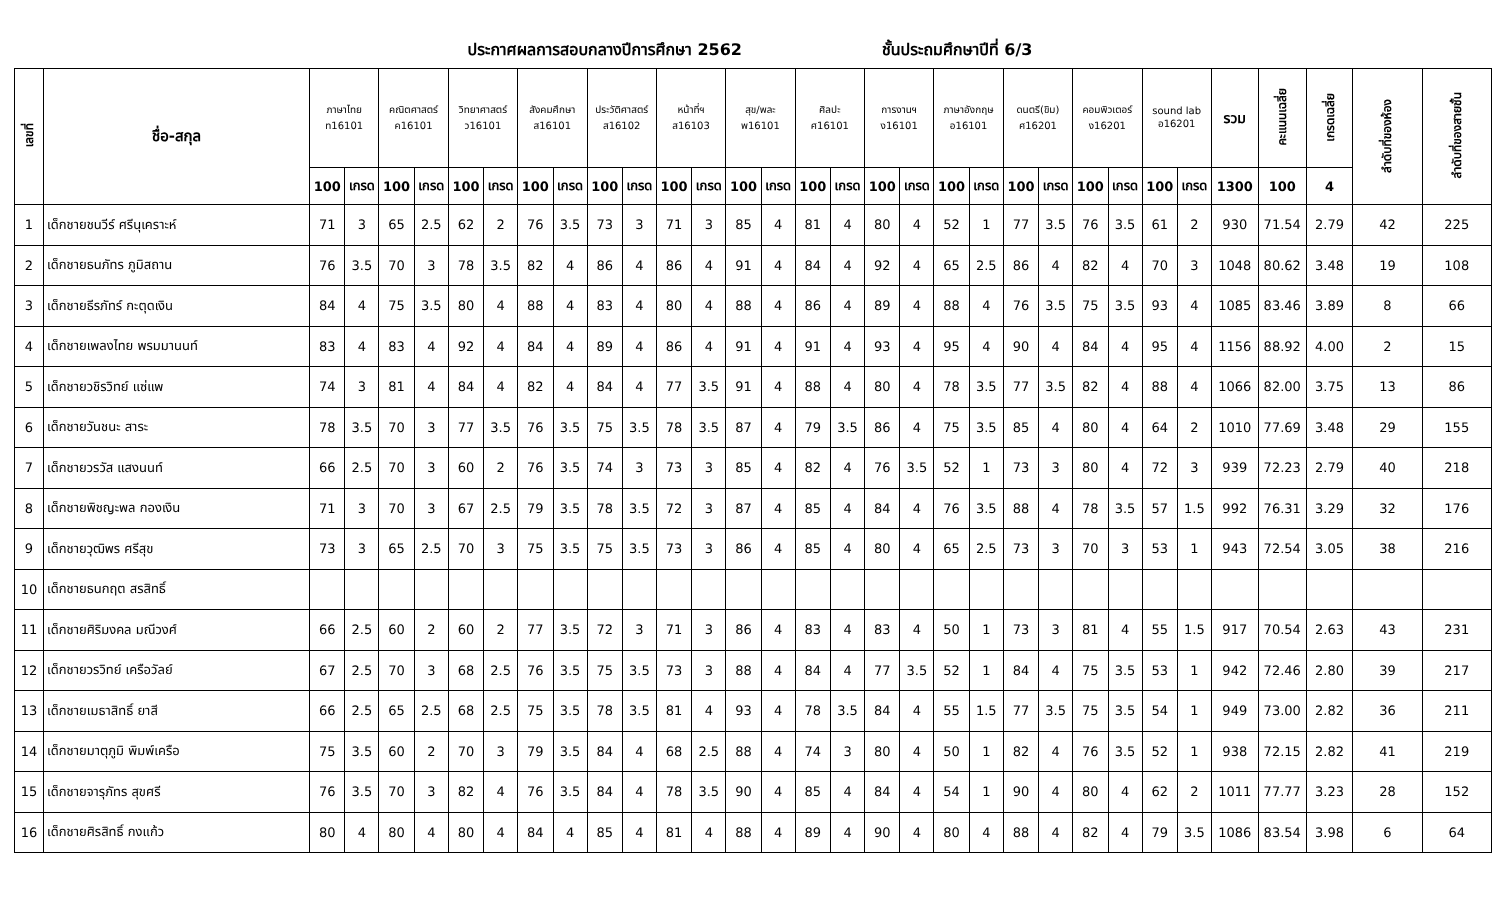ประกาศผลการสอบกลางปีการศึกษา 2562 ชั้นประถมศึกษาปีที่ 6/3
| เลขที่ | ชื่อ-สกุล | ภาษาไทย ท16101 | | คณิตศาสตร์ ค16101 | | วิทยาศาสตร์ ว16101 | | สังคมศึกษา ส16101 | | ประวัติศาสตร์ ส16102 | | หน้าที่ฯ ส16103 | | สุข/พละ พ16101 | | ศิลปะ ศ16101 | | การงานฯ ง16101 | | ภาษาอังกฤษ อ16101 | | ดนตรี(ขิม) ศ16201 | | คอมพิวเตอร์ ง16201 | | sound lab อ16201 | | รวม | คะแนนเฉลี่ย | เกรดเฉลี่ย | ลำดับที่ของห้อง | ลำดับที่ของสายชั้น |
| --- | --- | --- | --- | --- | --- | --- | --- | --- | --- | --- | --- | --- | --- | --- | --- | --- | --- | --- | --- | --- | --- | --- | --- | --- | --- | --- | --- | --- | --- | --- | --- | --- |
| | | 100 | เกรด | 100 | เกรด | 100 | เกรด | 100 | เกรด | 100 | เกรด | 100 | เกรด | 100 | เกรด | 100 | เกรด | 100 | เกรด | 100 | เกรด | 100 | เกรด | 100 | เกรด | 100 | เกรด | 1300 | 100 | 4 | | |
| 1 | เด็กชายชนวีร์ ศรีนุเคราะห์ | 71 | 3 | 65 | 2.5 | 62 | 2 | 76 | 3.5 | 73 | 3 | 71 | 3 | 85 | 4 | 81 | 4 | 80 | 4 | 52 | 1 | 77 | 3.5 | 76 | 3.5 | 61 | 2 | 930 | 71.54 | 2.79 | 42 | 225 |
| 2 | เด็กชายธนภัทร ภูมิสถาน | 76 | 3.5 | 70 | 3 | 78 | 3.5 | 82 | 4 | 86 | 4 | 86 | 4 | 91 | 4 | 84 | 4 | 92 | 4 | 65 | 2.5 | 86 | 4 | 82 | 4 | 70 | 3 | 1048 | 80.62 | 3.48 | 19 | 108 |
| 3 | เด็กชายธีรภัทร์ กะตุดเงิน | 84 | 4 | 75 | 3.5 | 80 | 4 | 88 | 4 | 83 | 4 | 80 | 4 | 88 | 4 | 86 | 4 | 89 | 4 | 88 | 4 | 76 | 3.5 | 75 | 3.5 | 93 | 4 | 1085 | 83.46 | 3.89 | 8 | 66 |
| 4 | เด็กชายเพลงไทย พรมมานนท์ | 83 | 4 | 83 | 4 | 92 | 4 | 84 | 4 | 89 | 4 | 86 | 4 | 91 | 4 | 91 | 4 | 93 | 4 | 95 | 4 | 90 | 4 | 84 | 4 | 95 | 4 | 1156 | 88.92 | 4.00 | 2 | 15 |
| 5 | เด็กชายวชิรวิทย์ แซ่แพ | 74 | 3 | 81 | 4 | 84 | 4 | 82 | 4 | 84 | 4 | 77 | 3.5 | 91 | 4 | 88 | 4 | 80 | 4 | 78 | 3.5 | 77 | 3.5 | 82 | 4 | 88 | 4 | 1066 | 82.00 | 3.75 | 13 | 86 |
| 6 | เด็กชายวันชนะ สาระ | 78 | 3.5 | 70 | 3 | 77 | 3.5 | 76 | 3.5 | 75 | 3.5 | 78 | 3.5 | 87 | 4 | 79 | 3.5 | 86 | 4 | 75 | 3.5 | 85 | 4 | 80 | 4 | 64 | 2 | 1010 | 77.69 | 3.48 | 29 | 155 |
| 7 | เด็กชายวรวัส แสงนนท์ | 66 | 2.5 | 70 | 3 | 60 | 2 | 76 | 3.5 | 74 | 3 | 73 | 3 | 85 | 4 | 82 | 4 | 76 | 3.5 | 52 | 1 | 73 | 3 | 80 | 4 | 72 | 3 | 939 | 72.23 | 2.79 | 40 | 218 |
| 8 | เด็กชายพิชญะพล กองเงิน | 71 | 3 | 70 | 3 | 67 | 2.5 | 79 | 3.5 | 78 | 3.5 | 72 | 3 | 87 | 4 | 85 | 4 | 84 | 4 | 76 | 3.5 | 88 | 4 | 78 | 3.5 | 57 | 1.5 | 992 | 76.31 | 3.29 | 32 | 176 |
| 9 | เด็กชายวุฒิพร ศรีสุข | 73 | 3 | 65 | 2.5 | 70 | 3 | 75 | 3.5 | 75 | 3.5 | 73 | 3 | 86 | 4 | 85 | 4 | 80 | 4 | 65 | 2.5 | 73 | 3 | 70 | 3 | 53 | 1 | 943 | 72.54 | 3.05 | 38 | 216 |
| 10 | เด็กชายธนกฤต สรสิทธิ์ | | | | | | | | | | | | | | | | | | | | | | | | | | | | | | | |
| 11 | เด็กชายศิริมงคล มณีวงศ์ | 66 | 2.5 | 60 | 2 | 60 | 2 | 77 | 3.5 | 72 | 3 | 71 | 3 | 86 | 4 | 83 | 4 | 83 | 4 | 50 | 1 | 73 | 3 | 81 | 4 | 55 | 1.5 | 917 | 70.54 | 2.63 | 43 | 231 |
| 12 | เด็กชายวรวิทย์ เครือวัลย์ | 67 | 2.5 | 70 | 3 | 68 | 2.5 | 76 | 3.5 | 75 | 3.5 | 73 | 3 | 88 | 4 | 84 | 4 | 77 | 3.5 | 52 | 1 | 84 | 4 | 75 | 3.5 | 53 | 1 | 942 | 72.46 | 2.80 | 39 | 217 |
| 13 | เด็กชายเมธาสิทธิ์ ยาสี | 66 | 2.5 | 65 | 2.5 | 68 | 2.5 | 75 | 3.5 | 78 | 3.5 | 81 | 4 | 93 | 4 | 78 | 3.5 | 84 | 4 | 55 | 1.5 | 77 | 3.5 | 75 | 3.5 | 54 | 1 | 949 | 73.00 | 2.82 | 36 | 211 |
| 14 | เด็กชายมาตุภูมิ พิมพ์เครือ | 75 | 3.5 | 60 | 2 | 70 | 3 | 79 | 3.5 | 84 | 4 | 68 | 2.5 | 88 | 4 | 74 | 3 | 80 | 4 | 50 | 1 | 82 | 4 | 76 | 3.5 | 52 | 1 | 938 | 72.15 | 2.82 | 41 | 219 |
| 15 | เด็กชายจารุภัทร สุขศรี | 76 | 3.5 | 70 | 3 | 82 | 4 | 76 | 3.5 | 84 | 4 | 78 | 3.5 | 90 | 4 | 85 | 4 | 84 | 4 | 54 | 1 | 90 | 4 | 80 | 4 | 62 | 2 | 1011 | 77.77 | 3.23 | 28 | 152 |
| 16 | เด็กชายศิรสิทธิ์ กงแก้ว | 80 | 4 | 80 | 4 | 80 | 4 | 84 | 4 | 85 | 4 | 81 | 4 | 88 | 4 | 89 | 4 | 90 | 4 | 80 | 4 | 88 | 4 | 82 | 4 | 79 | 3.5 | 1086 | 83.54 | 3.98 | 6 | 64 |